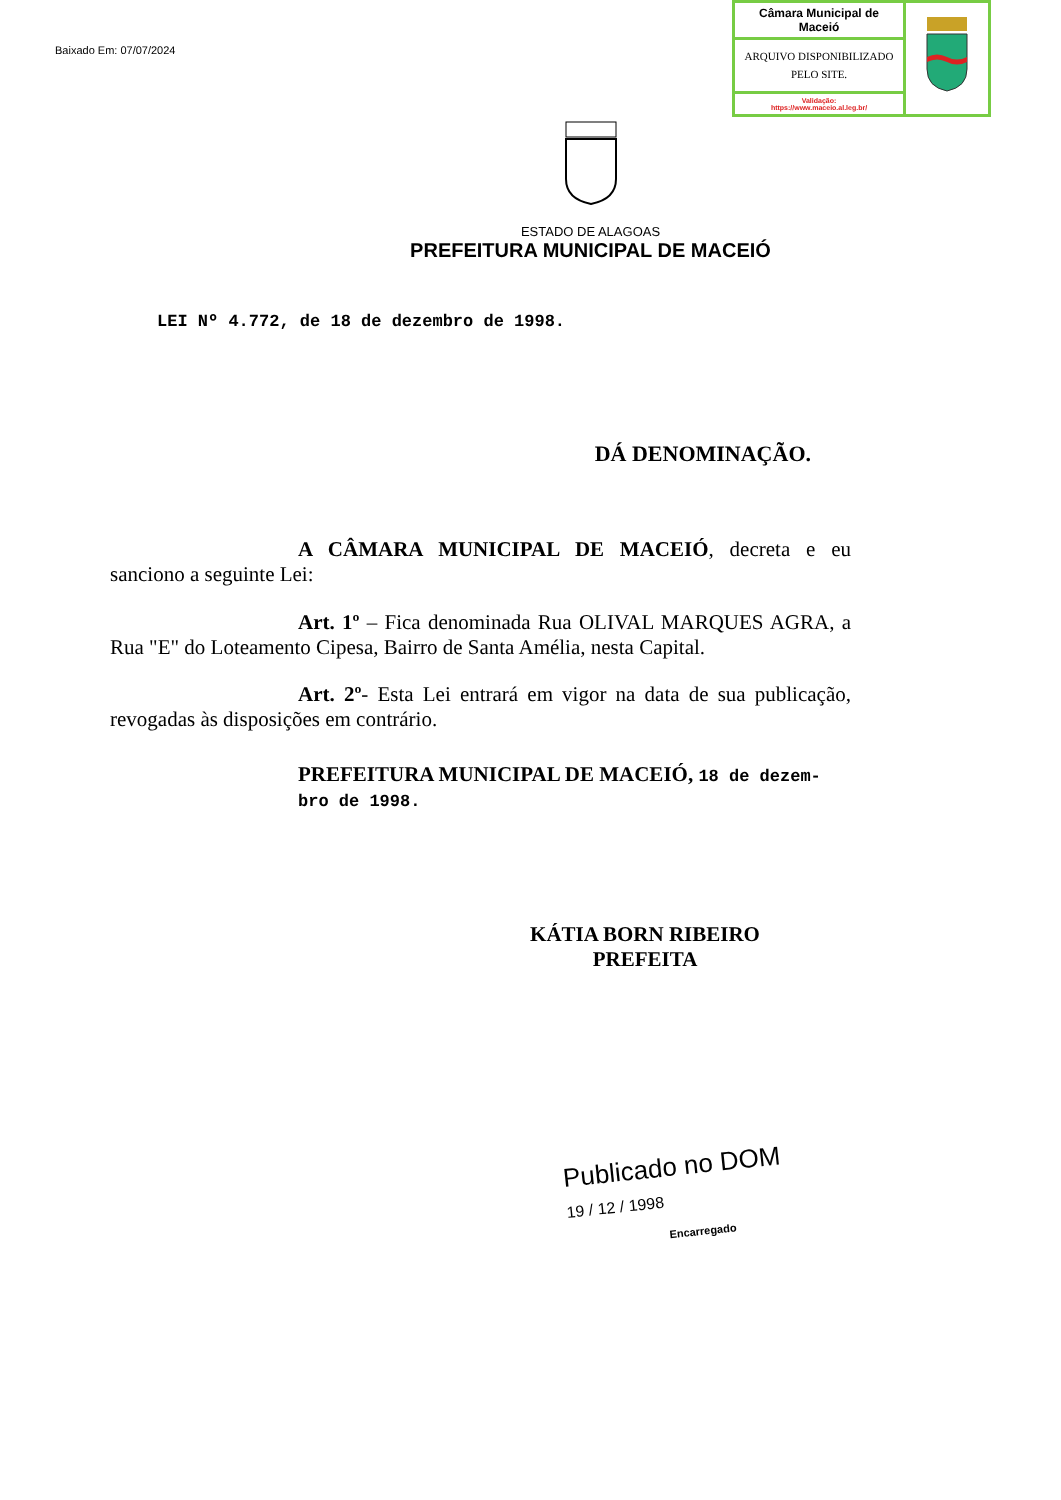Baixado Em: 07/07/2024
| Câmara Municipal de Maceió | |
| ARQUIVO DISPONIBILIZADO PELO SITE. | |
| Validação: https://www.maceio.al.leg.br/ | |
ESTADO DE ALAGOAS
PREFEITURA MUNICIPAL DE MACEIÓ
LEI Nº 4.772, de 18 de dezembro de 1998.
DÁ DENOMINAÇÃO.
A CÂMARA MUNICIPAL DE MACEIÓ, decreta e eu sanciono a seguinte Lei:
Art. 1º – Fica denominada Rua OLIVAL MARQUES AGRA, a Rua "E" do Loteamento Cipesa, Bairro de Santa Amélia, nesta Capital.
Art. 2º- Esta Lei entrará em vigor na data de sua publicação, revogadas às disposições em contrário.
PREFEITURA MUNICIPAL DE MACEIÓ, 18 de dezem-
bro de 1998.
KÁTIA BORN RIBEIRO
PREFEITA
Publicado no DOM
19 / 12 / 1998
Encarregado